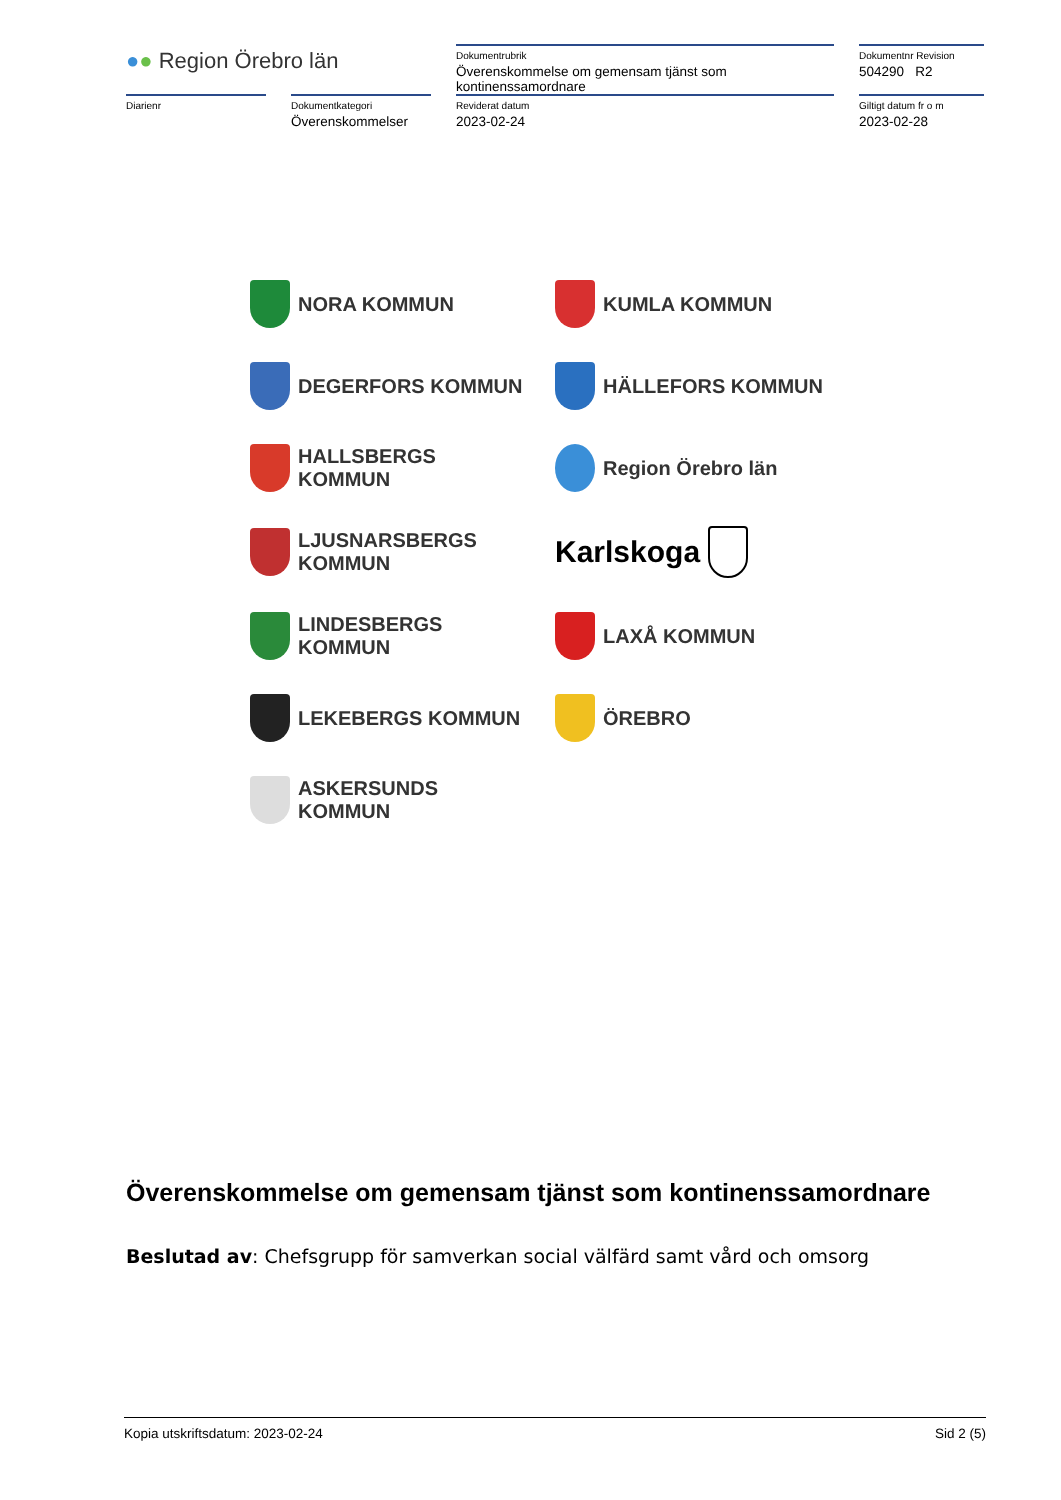| ● ● Region Örebro län | | Dokumentrubrik Överenskommelse om gemensam tjänst som kontinenssamordnare | Dokumentnr Revision 504290 R2 |
| Diarienr | Dokumentkategori Överenskommelser | Reviderat datum 2023-02-24 | Giltigt datum fr o m 2023-02-28 |
NORA KOMMUN
KUMLA KOMMUN
DEGERFORS KOMMUN
HÄLLEFORS KOMMUN
HALLSBERGS KOMMUN
Region Örebro län
LJUSNARSBERGS KOMMUN
Karlskoga
LINDESBERGS KOMMUN
LAXÅ KOMMUN
LEKEBERGS KOMMUN
ÖREBRO
ASKERSUNDS KOMMUN
Överenskommelse om gemensam tjänst som kontinenssamordnare
Beslutad av: Chefsgrupp för samverkan social välfärd samt vård och omsorg
Kopia utskriftsdatum: 2023-02-24 Sid 2 (5)